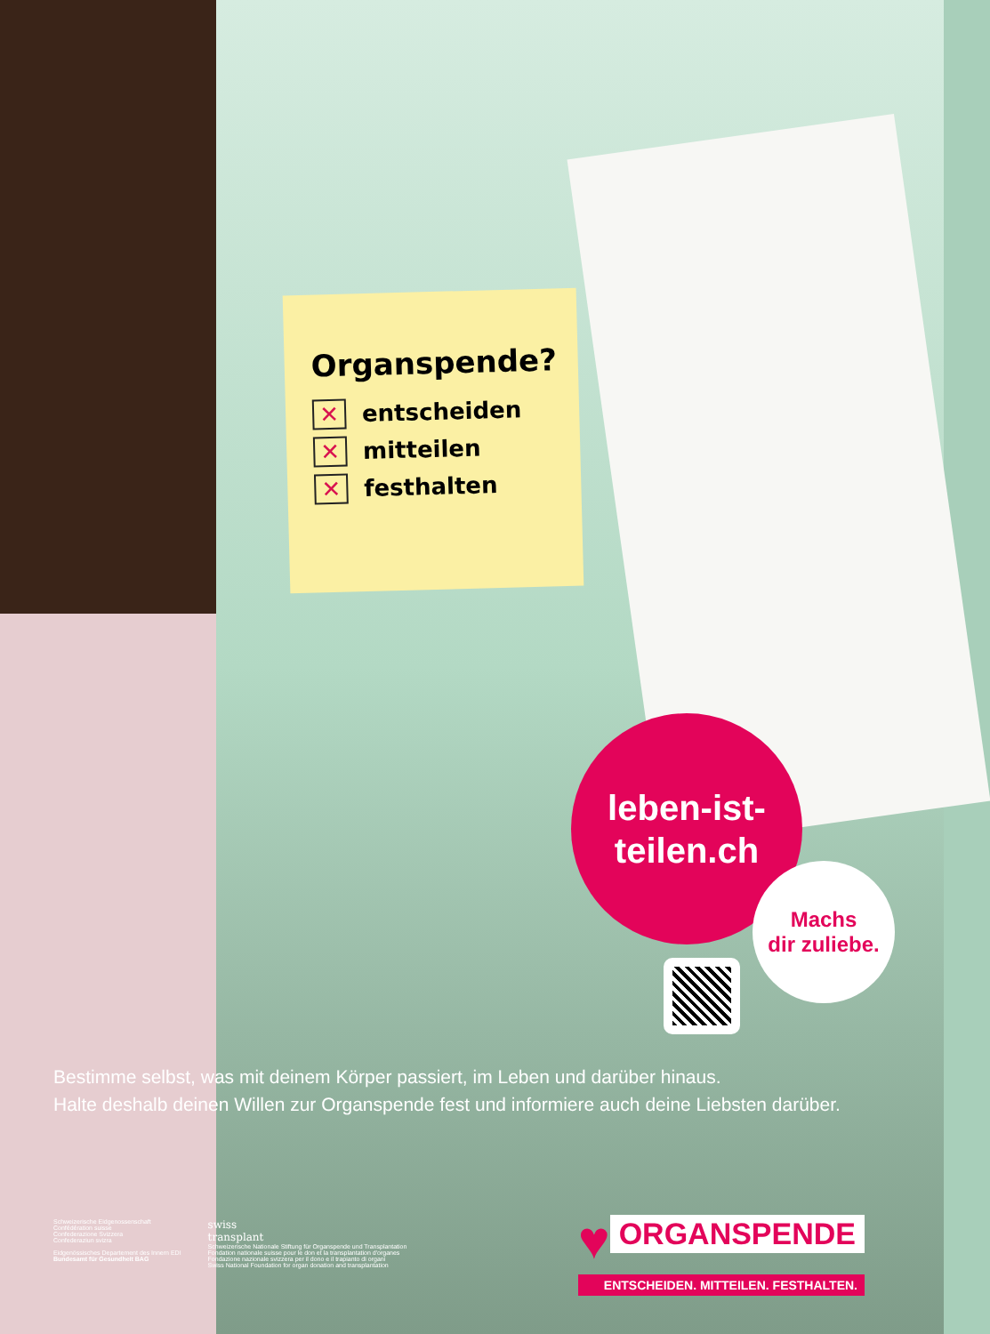Organspende?
✕ entscheiden
✕ mitteilen
✕ festhalten
leben-ist-
teilen.ch
Machs
dir zuliebe.
Bestimme selbst, was mit deinem Körper passiert, im Leben und darüber hinaus.
Halte deshalb deinen Willen zur Organspende fest und informiere auch deine Liebsten darüber.
Schweizerische Eidgenossenschaft
Confédération suisse
Confederazione Svizzera
Confederaziun svizra
Eidgenössisches Departement des Innern EDI
Bundesamt für Gesundheit BAG
swiss
transplant
Schweizerische Nationale Stiftung für Organspende und Transplantation
Fondation nationale suisse pour le don et la transplantation d'organes
Fondazione nazionale svizzera per il dono e il trapianto di organi
Swiss National Foundation for organ donation and transplantation
♥ ORGANSPENDE
ENTSCHEIDEN. MITTEILEN. FESTHALTEN.